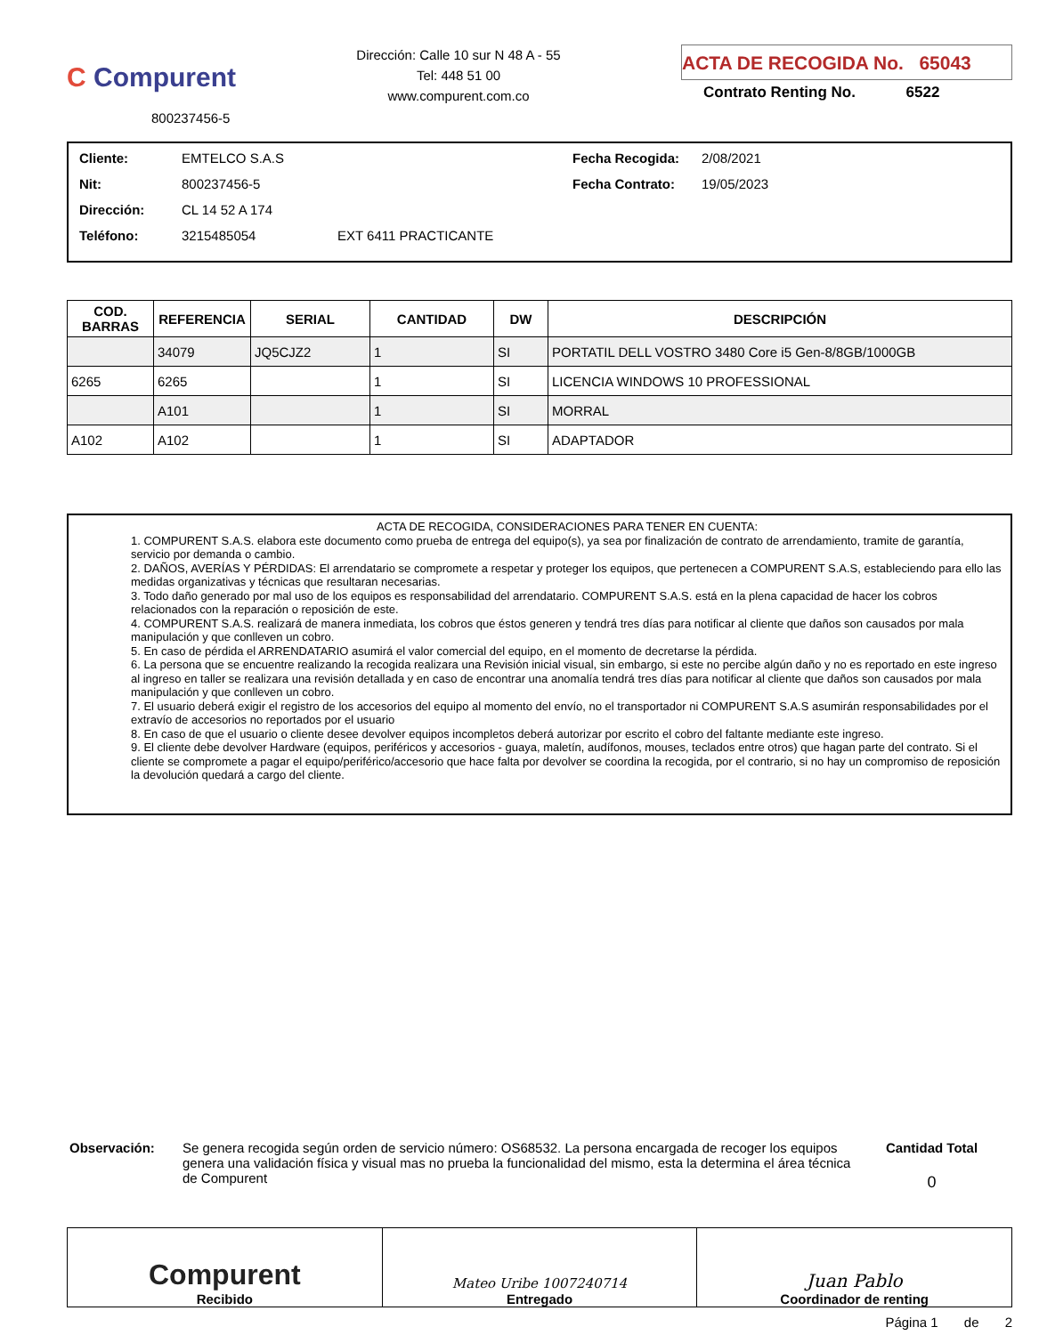C Compurent
800237456-5
Dirección: Calle 10 sur N 48 A - 55
Tel: 448 51 00
www.compurent.com.co
ACTA DE RECOGIDA No. 65043
Contrato Renting No. 6522
Cliente: EMTELCO S.A.S
Nit: 800237456-5
Dirección: CL 14 52 A 174
Teléfono: 3215485054 EXT 6411 PRACTICANTE
Fecha Recogida: 2/08/2021
Fecha Contrato: 19/05/2023
| COD. BARRAS | REFERENCIA | SERIAL | CANTIDAD | DW | DESCRIPCIÓN |
| --- | --- | --- | --- | --- | --- |
| | 34079 | JQ5CJZ2 | 1 | SI | PORTATIL DELL VOSTRO 3480 Core i5 Gen-8/8GB/1000GB |
| 6265 | 6265 | | 1 | SI | LICENCIA WINDOWS 10 PROFESSIONAL |
| | A101 | | 1 | SI | MORRAL |
| A102 | A102 | | 1 | SI | ADAPTADOR |
ACTA DE RECOGIDA, CONSIDERACIONES PARA TENER EN CUENTA:
1. COMPURENT S.A.S. elabora este documento como prueba de entrega del equipo(s), ya sea por finalización de contrato de arrendamiento, tramite de garantía, servicio por demanda o cambio.
2. DAÑOS, AVERÍAS Y PÉRDIDAS: El arrendatario se compromete a respetar y proteger los equipos, que pertenecen a COMPURENT S.A.S, estableciendo para ello las medidas organizativas y técnicas que resultaran necesarias.
3. Todo daño generado por mal uso de los equipos es responsabilidad del arrendatario. COMPURENT S.A.S. está en la plena capacidad de hacer los cobros relacionados con la reparación o reposición de este.
4. COMPURENT S.A.S. realizará de manera inmediata, los cobros que éstos generen y tendrá tres días para notificar al cliente que daños son causados por mala manipulación y que conlleven un cobro.
5. En caso de pérdida el ARRENDATARIO asumirá el valor comercial del equipo, en el momento de decretarse la pérdida.
6. La persona que se encuentre realizando la recogida realizara una Revisión inicial visual, sin embargo, si este no percibe algún daño y no es reportado en este ingreso al ingreso en taller se realizara una revisión detallada y en caso de encontrar una anomalía tendrá tres días para notificar al cliente que daños son causados por mala manipulación y que conlleven un cobro.
7. El usuario deberá exigir el registro de los accesorios del equipo al momento del envío, no el transportador ni COMPURENT S.A.S asumirán responsabilidades por el extravío de accesorios no reportados por el usuario
8. En caso de que el usuario o cliente desee devolver equipos incompletos deberá autorizar por escrito el cobro del faltante mediante este ingreso.
9. El cliente debe devolver Hardware (equipos, periféricos y accesorios - guaya, maletín, audífonos, mouses, teclados entre otros) que hagan parte del contrato. Si el cliente se compromete a pagar el equipo/periférico/accesorio que hace falta por devolver se coordina la recogida, por el contrario, si no hay un compromiso de reposición la devolución quedará a cargo del cliente.
Observación: Se genera recogida según orden de servicio número: OS68532. La persona encargada de recoger los equipos genera una validación física y visual mas no prueba la funcionalidad del mismo, esta la determina el área técnica de Compurent
Cantidad Total
0
Compurent
Recibido
Mateo Uribe 1007240714
Entregado
Juan Pablo
Coordinador de renting
Página 1 de 2